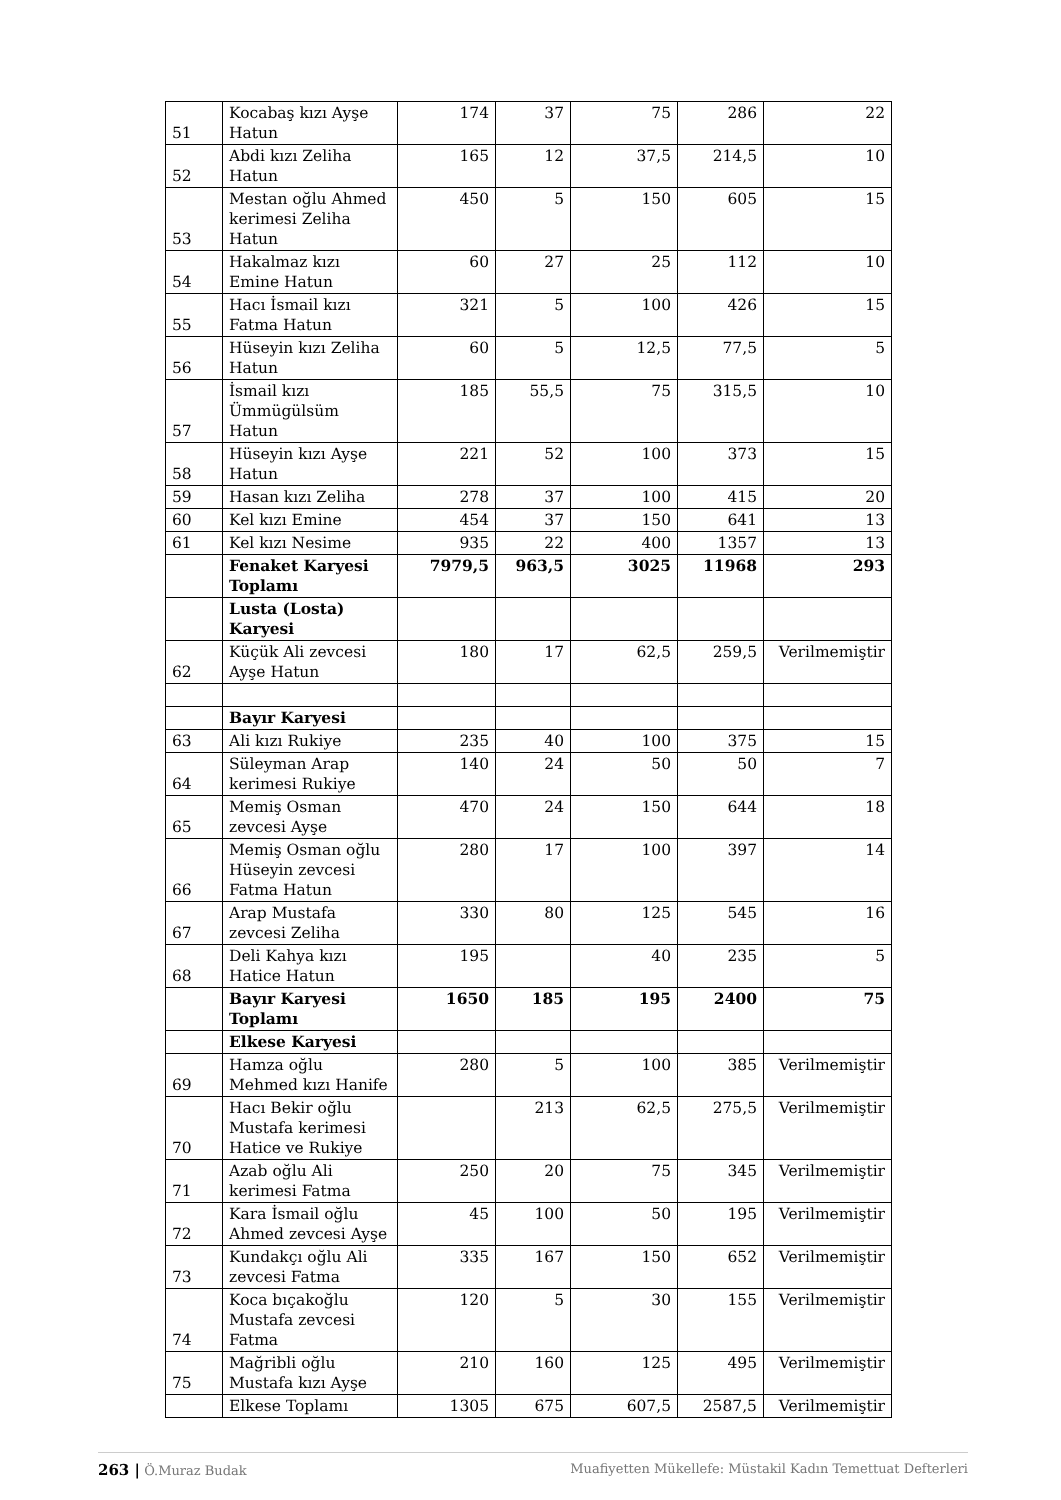| 51 | Kocabaş kızı Ayşe Hatun | 174 | 37 | 75 | 286 | 22 |
| 52 | Abdi kızı Zeliha Hatun | 165 | 12 | 37,5 | 214,5 | 10 |
| 53 | Mestan oğlu Ahmed kerimesi Zeliha Hatun | 450 | 5 | 150 | 605 | 15 |
| 54 | Hakalmaz kızı Emine Hatun | 60 | 27 | 25 | 112 | 10 |
| 55 | Hacı İsmail kızı Fatma Hatun | 321 | 5 | 100 | 426 | 15 |
| 56 | Hüseyin kızı Zeliha Hatun | 60 | 5 | 12,5 | 77,5 | 5 |
| 57 | İsmail kızı Ümmügülsüm Hatun | 185 | 55,5 | 75 | 315,5 | 10 |
| 58 | Hüseyin kızı Ayşe Hatun | 221 | 52 | 100 | 373 | 15 |
| 59 | Hasan kızı Zeliha | 278 | 37 | 100 | 415 | 20 |
| 60 | Kel kızı Emine | 454 | 37 | 150 | 641 | 13 |
| 61 | Kel kızı Nesime | 935 | 22 | 400 | 1357 | 13 |
| | Fenaket Karyesi Toplamı | 7979,5 | 963,5 | 3025 | 11968 | 293 |
| | Lusta (Losta) Karyesi | | | | | |
| 62 | Küçük Ali zevcesi Ayşe Hatun | 180 | 17 | 62,5 | 259,5 | Verilmemiştir |
| | Bayır Karyesi | | | | | |
| 63 | Ali kızı Rukiye | 235 | 40 | 100 | 375 | 15 |
| 64 | Süleyman Arap kerimesi Rukiye | 140 | 24 | 50 | 50 | 7 |
| 65 | Memiş Osman zevcesi Ayşe | 470 | 24 | 150 | 644 | 18 |
| 66 | Memiş Osman oğlu Hüseyin zevcesi Fatma Hatun | 280 | 17 | 100 | 397 | 14 |
| 67 | Arap Mustafa zevcesi Zeliha | 330 | 80 | 125 | 545 | 16 |
| 68 | Deli Kahya kızı Hatice Hatun | 195 | | 40 | 235 | 5 |
| | Bayır Karyesi Toplamı | 1650 | 185 | 195 | 2400 | 75 |
| | Elkese Karyesi | | | | | |
| 69 | Hamza oğlu Mehmed kızı Hanife | 280 | 5 | 100 | 385 | Verilmemiştir |
| 70 | Hacı Bekir oğlu Mustafa kerimesi Hatice ve Rukiye | | 213 | 62,5 | 275,5 | Verilmemiştir |
| 71 | Azab oğlu Ali kerimesi Fatma | 250 | 20 | 75 | 345 | Verilmemiştir |
| 72 | Kara İsmail oğlu Ahmed zevcesi Ayşe | 45 | 100 | 50 | 195 | Verilmemiştir |
| 73 | Kundakçı oğlu Ali zevcesi Fatma | 335 | 167 | 150 | 652 | Verilmemiştir |
| 74 | Koca bıçakoğlu Mustafa zevcesi Fatma | 120 | 5 | 30 | 155 | Verilmemiştir |
| 75 | Mağribli oğlu Mustafa kızı Ayşe | 210 | 160 | 125 | 495 | Verilmemiştir |
| | Elkese Toplamı | 1305 | 675 | 607,5 | 2587,5 | Verilmemiştir |
263 | Ö.Muraz Budak Muafiyetten Mükellefe: Müstakil Kadın Temettuat Defterleri